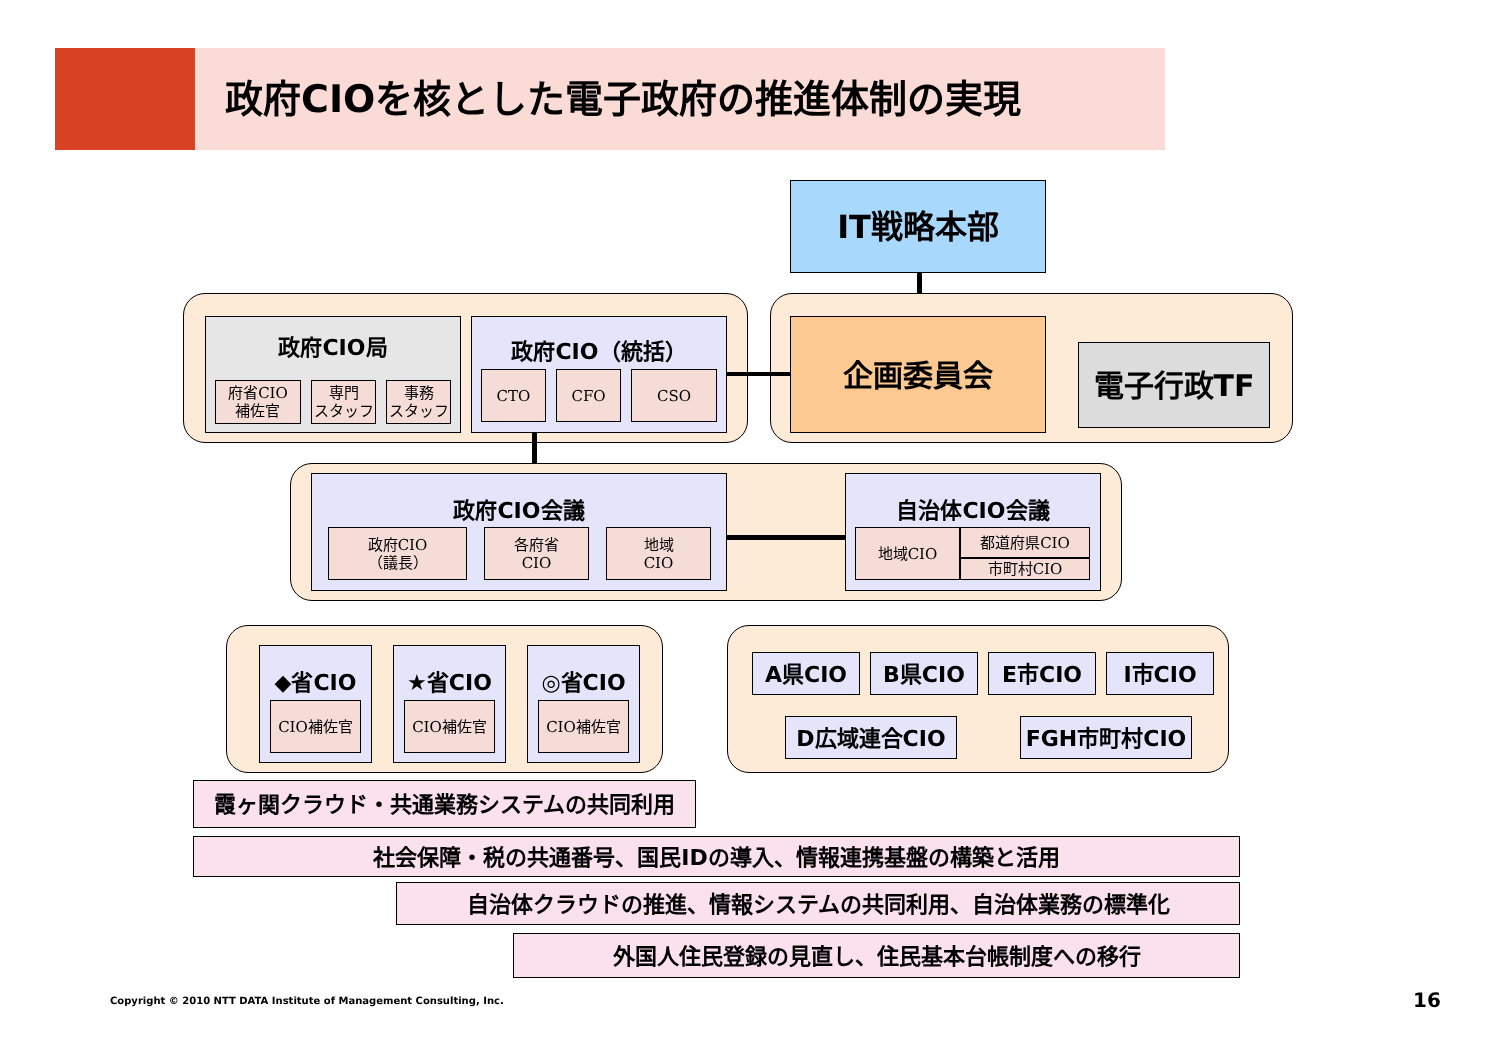政府CIOを核とした電子政府の推進体制の実現
IT戦略本部
政府CIO局
府省CIO
補佐官
専門
スタッフ
事務
スタッフ
政府CIO（統括）
CTO CFO CSO
企画委員会
電子行政TF
政府CIO会議
政府CIO
（議長）
各府省
CIO
地域
CIO
自治体CIO会議
地域CIO 都道府県CIO
市町村CIO
◆省CIO
CIO補佐官
★省CIO
CIO補佐官
◎省CIO
CIO補佐官
A県CIO B県CIO E市CIO I市CIO
D広域連合CIO FGH市町村CIO
霞ヶ関クラウド・共通業務システムの共同利用
社会保障・税の共通番号、国民IDの導入、情報連携基盤の構築と活用
自治体クラウドの推進、情報システムの共同利用、自治体業務の標準化
外国人住民登録の見直し、住民基本台帳制度への移行
Copyright © 2010 NTT DATA Institute of Management Consulting, Inc.
16